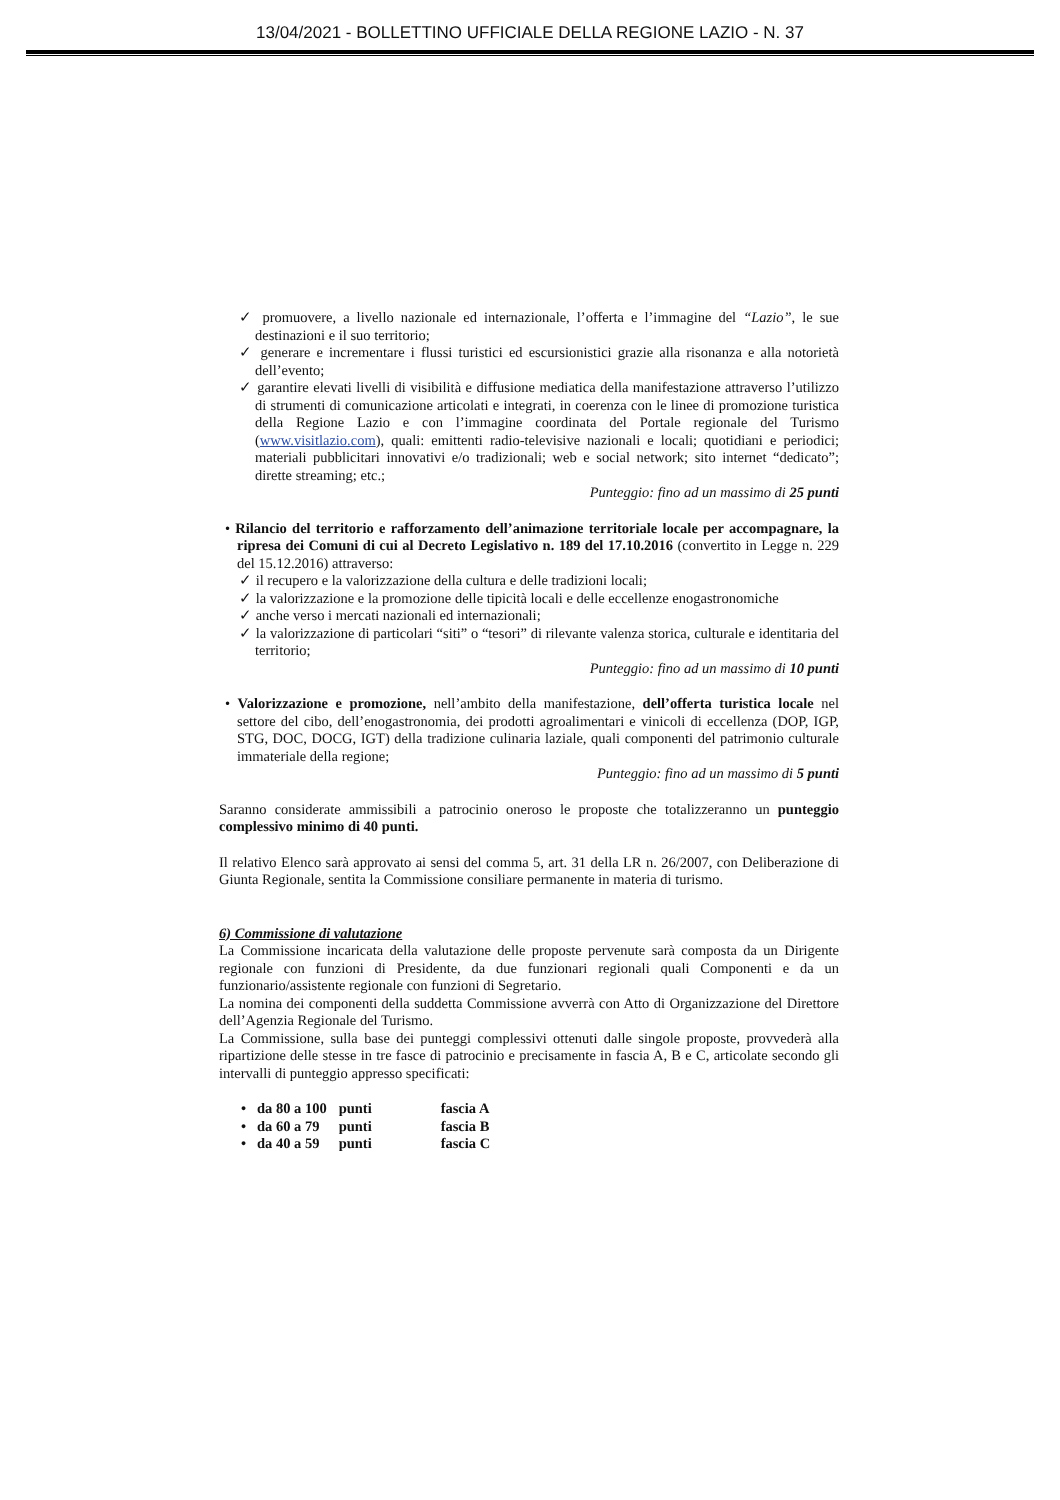13/04/2021 - BOLLETTINO UFFICIALE DELLA REGIONE LAZIO - N. 37
✓ promuovere, a livello nazionale ed internazionale, l’offerta e l’immagine del “Lazio”, le sue destinazioni e il suo territorio;
✓ generare e incrementare i flussi turistici ed escursionistici grazie alla risonanza e alla notorietà dell’evento;
✓ garantire elevati livelli di visibilità e diffusione mediatica della manifestazione attraverso l’utilizzo di strumenti di comunicazione articolati e integrati, in coerenza con le linee di promozione turistica della Regione Lazio e con l’immagine coordinata del Portale regionale del Turismo (www.visitlazio.com), quali: emittenti radio-televisive nazionali e locali; quotidiani e periodici; materiali pubblicitari innovativi e/o tradizionali; web e social network; sito internet “dedicato”; dirette streaming; etc.;
Punteggio: fino ad un massimo di 25 punti
• Rilancio del territorio e rafforzamento dell’animazione territoriale locale per accompagnare, la ripresa dei Comuni di cui al Decreto Legislativo n. 189 del 17.10.2016 (convertito in Legge n. 229 del 15.12.2016) attraverso:
✓ il recupero e la valorizzazione della cultura e delle tradizioni locali;
✓ la valorizzazione e la promozione delle tipicità locali e delle eccellenze enogastronomiche
✓ anche verso i mercati nazionali ed internazionali;
✓ la valorizzazione di particolari “siti” o “tesori” di rilevante valenza storica, culturale e identitaria del territorio;
Punteggio: fino ad un massimo di 10 punti
• Valorizzazione e promozione, nell’ambito della manifestazione, dell’offerta turistica locale nel settore del cibo, dell’enogastronomia, dei prodotti agroalimentari e vinicoli di eccellenza (DOP, IGP, STG, DOC, DOCG, IGT) della tradizione culinaria laziale, quali componenti del patrimonio culturale immateriale della regione;
Punteggio: fino ad un massimo di 5 punti
Saranno considerate ammissibili a patrocinio oneroso le proposte che totalizzeranno un punteggio complessivo minimo di 40 punti.
Il relativo Elenco sarà approvato ai sensi del comma 5, art. 31 della LR n. 26/2007, con Deliberazione di Giunta Regionale, sentita la Commissione consiliare permanente in materia di turismo.
6) Commissione di valutazione
La Commissione incaricata della valutazione delle proposte pervenute sarà composta da un Dirigente regionale con funzioni di Presidente, da due funzionari regionali quali Componenti e da un funzionario/assistente regionale con funzioni di Segretario.
La nomina dei componenti della suddetta Commissione avverrà con Atto di Organizzazione del Direttore dell’Agenzia Regionale del Turismo.
La Commissione, sulla base dei punteggi complessivi ottenuti dalle singole proposte, provvederà alla ripartizione delle stesse in tre fasce di patrocinio e precisamente in fascia A, B e C, articolate secondo gli intervalli di punteggio appresso specificati:
| • da 80 a 100 | punti | fascia A |
| • da 60 a 79 | punti | fascia B |
| • da 40 a 59 | punti | fascia C |